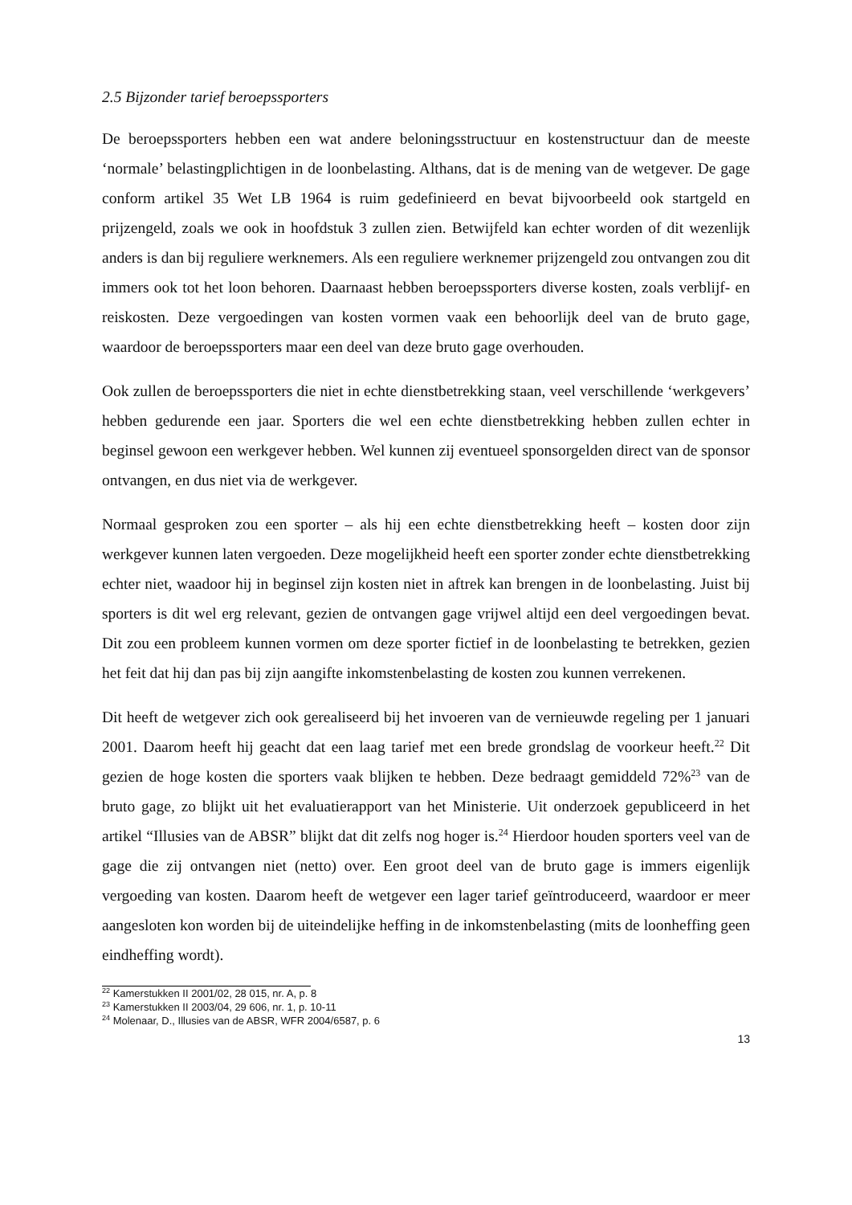2.5 Bijzonder tarief beroepssporters
De beroepssporters hebben een wat andere beloningsstructuur en kostenstructuur dan de meeste ‘normale’ belastingplichtigen in de loonbelasting. Althans, dat is de mening van de wetgever. De gage conform artikel 35 Wet LB 1964 is ruim gedefinieerd en bevat bijvoorbeeld ook startgeld en prijzengeld, zoals we ook in hoofdstuk 3 zullen zien. Betwijfeld kan echter worden of dit wezenlijk anders is dan bij reguliere werknemers. Als een reguliere werknemer prijzengeld zou ontvangen zou dit immers ook tot het loon behoren. Daarnaast hebben beroepssporters diverse kosten, zoals verblijf- en reiskosten. Deze vergoedingen van kosten vormen vaak een behoorlijk deel van de bruto gage, waardoor de beroepssporters maar een deel van deze bruto gage overhouden.
Ook zullen de beroepssporters die niet in echte dienstbetrekking staan, veel verschillende ‘werkgevers’ hebben gedurende een jaar. Sporters die wel een echte dienstbetrekking hebben zullen echter in beginsel gewoon een werkgever hebben. Wel kunnen zij eventueel sponsorgelden direct van de sponsor ontvangen, en dus niet via de werkgever.
Normaal gesproken zou een sporter – als hij een echte dienstbetrekking heeft – kosten door zijn werkgever kunnen laten vergoeden. Deze mogelijkheid heeft een sporter zonder echte dienstbetrekking echter niet, waadoor hij in beginsel zijn kosten niet in aftrek kan brengen in de loonbelasting. Juist bij sporters is dit wel erg relevant, gezien de ontvangen gage vrijwel altijd een deel vergoedingen bevat. Dit zou een probleem kunnen vormen om deze sporter fictief in de loonbelasting te betrekken, gezien het feit dat hij dan pas bij zijn aangifte inkomstenbelasting de kosten zou kunnen verrekenen.
Dit heeft de wetgever zich ook gerealiseerd bij het invoeren van de vernieuwde regeling per 1 januari 2001. Daarom heeft hij geacht dat een laag tarief met een brede grondslag de voorkeur heeft.<sup>22</sup> Dit gezien de hoge kosten die sporters vaak blijken te hebben. Deze bedraagt gemiddeld 72%<sup>23</sup> van de bruto gage, zo blijkt uit het evaluatierapport van het Ministerie. Uit onderzoek gepubliceerd in het artikel “Illusies van de ABSR” blijkt dat dit zelfs nog hoger is.<sup>24</sup> Hierdoor houden sporters veel van de gage die zij ontvangen niet (netto) over. Een groot deel van de bruto gage is immers eigenlijk vergoeding van kosten. Daarom heeft de wetgever een lager tarief geïntroduceerd, waardoor er meer aangesloten kon worden bij de uiteindelijke heffing in de inkomstenbelasting (mits de loonheffing geen eindheffing wordt).
<sup>22</sup> Kamerstukken II 2001/02, 28 015, nr. A, p. 8
<sup>23</sup> Kamerstukken II 2003/04, 29 606, nr. 1, p. 10-11
<sup>24</sup> Molenaar, D., Illusies van de ABSR, WFR 2004/6587, p. 6
13